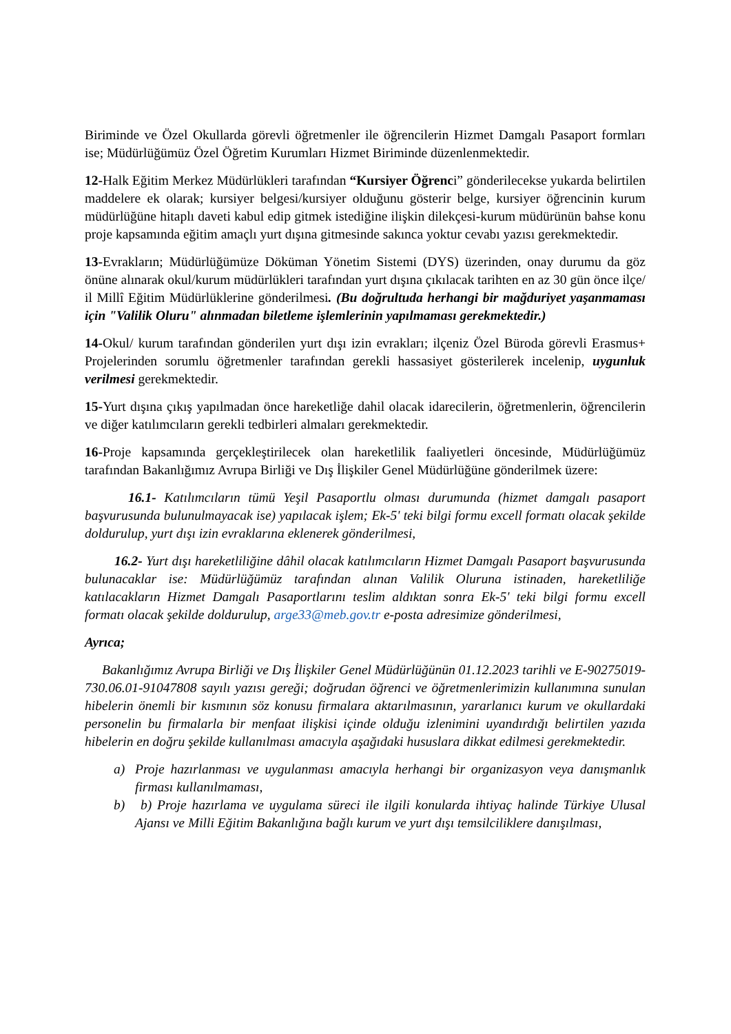Biriminde ve Özel Okullarda görevli öğretmenler ile öğrencilerin Hizmet Damgalı Pasaport formları ise; Müdürlüğümüz Özel Öğretim Kurumları Hizmet Biriminde düzenlenmektedir.
12-Halk Eğitim Merkez Müdürlükleri tarafından “Kursiyer Öğrenci” gönderilecekse yukarda belirtilen maddelere ek olarak; kursiyer belgesi/kursiyer olduğunu gösterir belge, kursiyer öğrencinin kurum müdürlüğüne hitaplı daveti kabul edip gitmek istediğine ilişkin dilekçesi-kurum müdürünün bahse konu proje kapsamında eğitim amaçlı yurt dışına gitmesinde sakınca yoktur cevabı yazısı gerekmektedir.
13-Evrakların; Müdürlüğümüze Döküman Yönetim Sistemi (DYS) üzerinden, onay durumu da göz önüne alınarak okul/kurum müdürlükleri tarafından yurt dışına çıkılacak tarihten en az 30 gün önce ilçe/ il Millî Eğitim Müdürlüklerine gönderilmesi. (Bu doğrultuda herhangi bir mağduriyet yaşanmaması için "Valilik Oluru" alınmadan biletleme işlemlerinin yapılmaması gerekmektedir.)
14-Okul/ kurum tarafından gönderilen yurt dışı izin evrakları; ilçeniz Özel Büroda görevli Erasmus+ Projelerinden sorumlu öğretmenler tarafından gerekli hassasiyet gösterilerek incelenip, uygunluk verilmesi gerekmektedir.
15-Yurt dışına çıkış yapılmadan önce hareketliğe dahil olacak idarecilerin, öğretmenlerin, öğrencilerin ve diğer katılımcıların gerekli tedbirleri almaları gerekmektedir.
16-Proje kapsamında gerçekleştirilecek olan hareketlilik faaliyetleri öncesinde, Müdürlüğümüz tarafından Bakanlığımız Avrupa Birliği ve Dış İlişkiler Genel Müdürlüğüne gönderilmek üzere:
16.1- Katılımcıların tümü Yeşil Pasaportlu olması durumunda (hizmet damgalı pasaport başvurusunda bulunulmayacak ise) yapılacak işlem; Ek-5' teki bilgi formu excell formatı olacak şekilde doldurulup, yurt dışı izin evraklarına eklenerek gönderilmesi,
16.2- Yurt dışı hareketliliğine dâhil olacak katılımcıların Hizmet Damgalı Pasaport başvurusunda bulunacaklar ise: Müdürlüğümüz tarafından alınan Valilik Oluruna istinaden, hareketliliğe katılacakların Hizmet Damgalı Pasaportlarını teslim aldıktan sonra Ek-5' teki bilgi formu excell formatı olacak şekilde doldurulup, arge33@meb.gov.tr e-posta adresimize gönderilmesi,
Ayrıca;
Bakanlığımız Avrupa Birliği ve Dış İlişkiler Genel Müdürlüğünün 01.12.2023 tarihli ve E-90275019-730.06.01-91047808 sayılı yazısı gereği; doğrudan öğrenci ve öğretmenlerimizin kullanımına sunulan hibelerin önemli bir kısmının söz konusu firmalara aktarılmasının, yararlanıcı kurum ve okullardaki personelin bu firmalarla bir menfaat ilişkisi içinde olduğu izlenimini uyandırdığı belirtilen yazıda hibelerin en doğru şekilde kullanılması amacıyla aşağıdaki hususlara dikkat edilmesi gerekmektedir.
a) Proje hazırlanması ve uygulanması amacıyla herhangi bir organizasyon veya danışmanlık firması kullanılmaması,
b) b) Proje hazırlama ve uygulama süreci ile ilgili konularda ihtiyaç halinde Türkiye Ulusal Ajansı ve Milli Eğitim Bakanlığına bağlı kurum ve yurt dışı temsilciliklere danışılması,